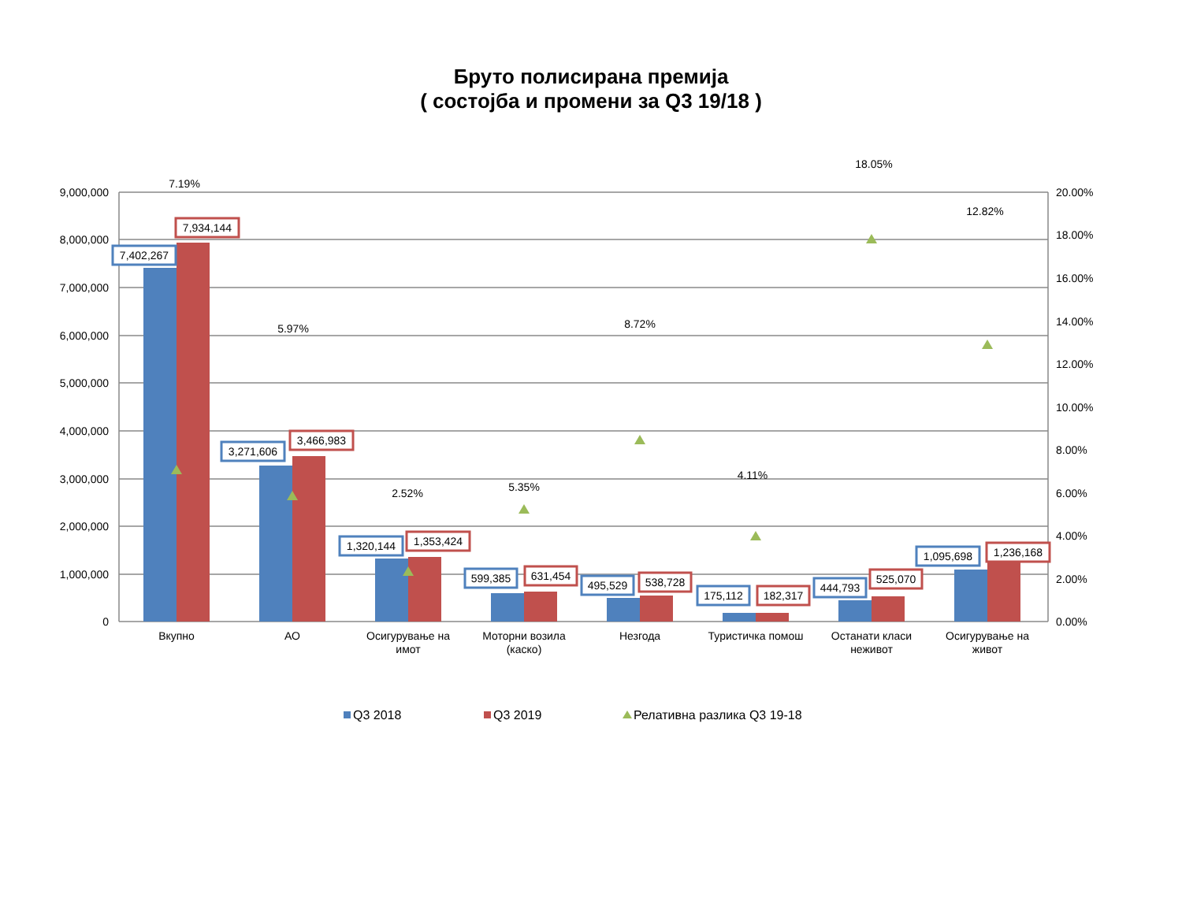Бруто полисирана премија
( состојба и промени за Q3 19/18 )
9,000,000
8,000,000
7,000,000
6,000,000
5,000,000
4,000,000
3,000,000
2,000,000
1,000,000
0
20.00%
18.00%
16.00%
14.00%
12.00%
10.00%
8.00%
6.00%
4.00%
2.00%
0.00%
7.19%
5.97%
2.52%
5.35%
8.72%
4.11%
18.05%
12.82%
7,402,267
3,271,606
1,320,144
599,385
495,529
175,112
444,793
1,095,698
7,934,144
3,466,983
1,353,424
631,454
538,728
182,317
525,070
1,236,168
Вкупно
АО
Осигурување на
имот
Моторни возила
(каско)
Незгода
Туристичка помош
Останати класи
неживот
Осигурување на
живот
Q3 2018
Q3 2019
Релативна разлика Q3 19-18